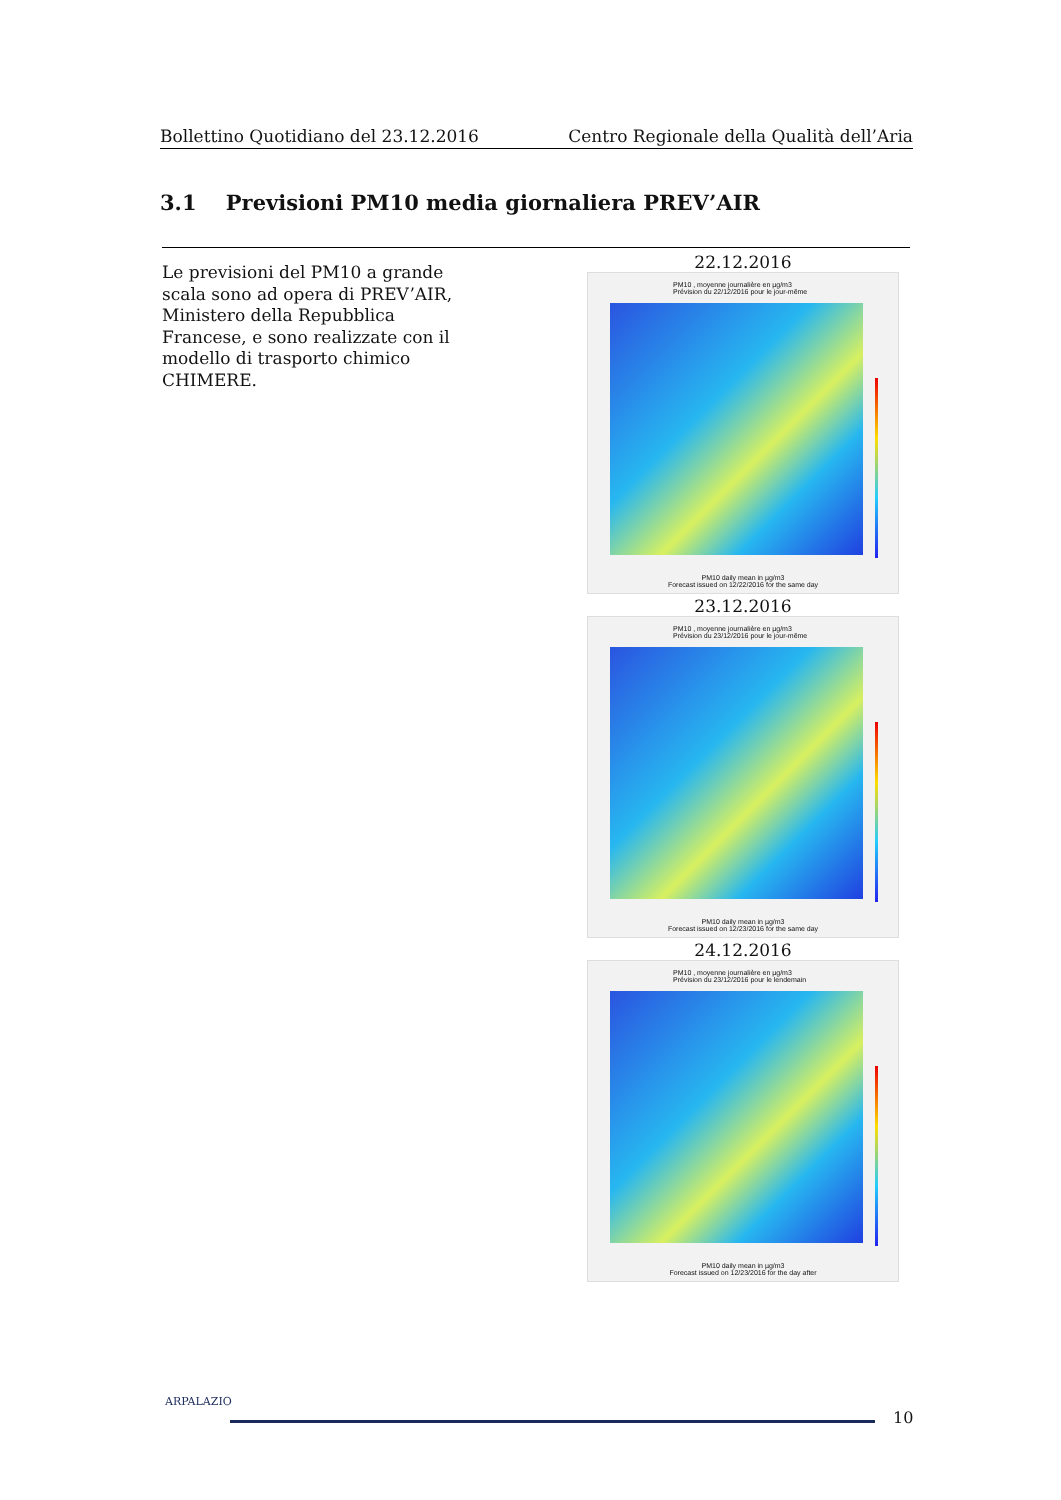Bollettino Quotidiano del 23.12.2016 Centro Regionale della Qualità dell’Aria
3.1 Previsioni PM10 media giornaliera PREV’AIR
Le previsioni del PM10 a grande scala sono ad opera di PREV’AIR, Ministero della Repubblica Francese, e sono realizzate con il modello di trasporto chimico CHIMERE.
22.12.2016
PM10 , moyenne journalière en µg/m3
Prévision du 22/12/2016 pour le jour-même
PM10 daily mean in µg/m3
Forecast issued on 12/22/2016 for the same day
23.12.2016
PM10 , moyenne journalière en µg/m3
Prévision du 23/12/2016 pour le jour-même
PM10 daily mean in µg/m3
Forecast issued on 12/23/2016 for the same day
24.12.2016
PM10 , moyenne journalière en µg/m3
Prévision du 23/12/2016 pour le lendemain
PM10 daily mean in µg/m3
Forecast issued on 12/23/2016 for the day after
ARPALAZIO
10